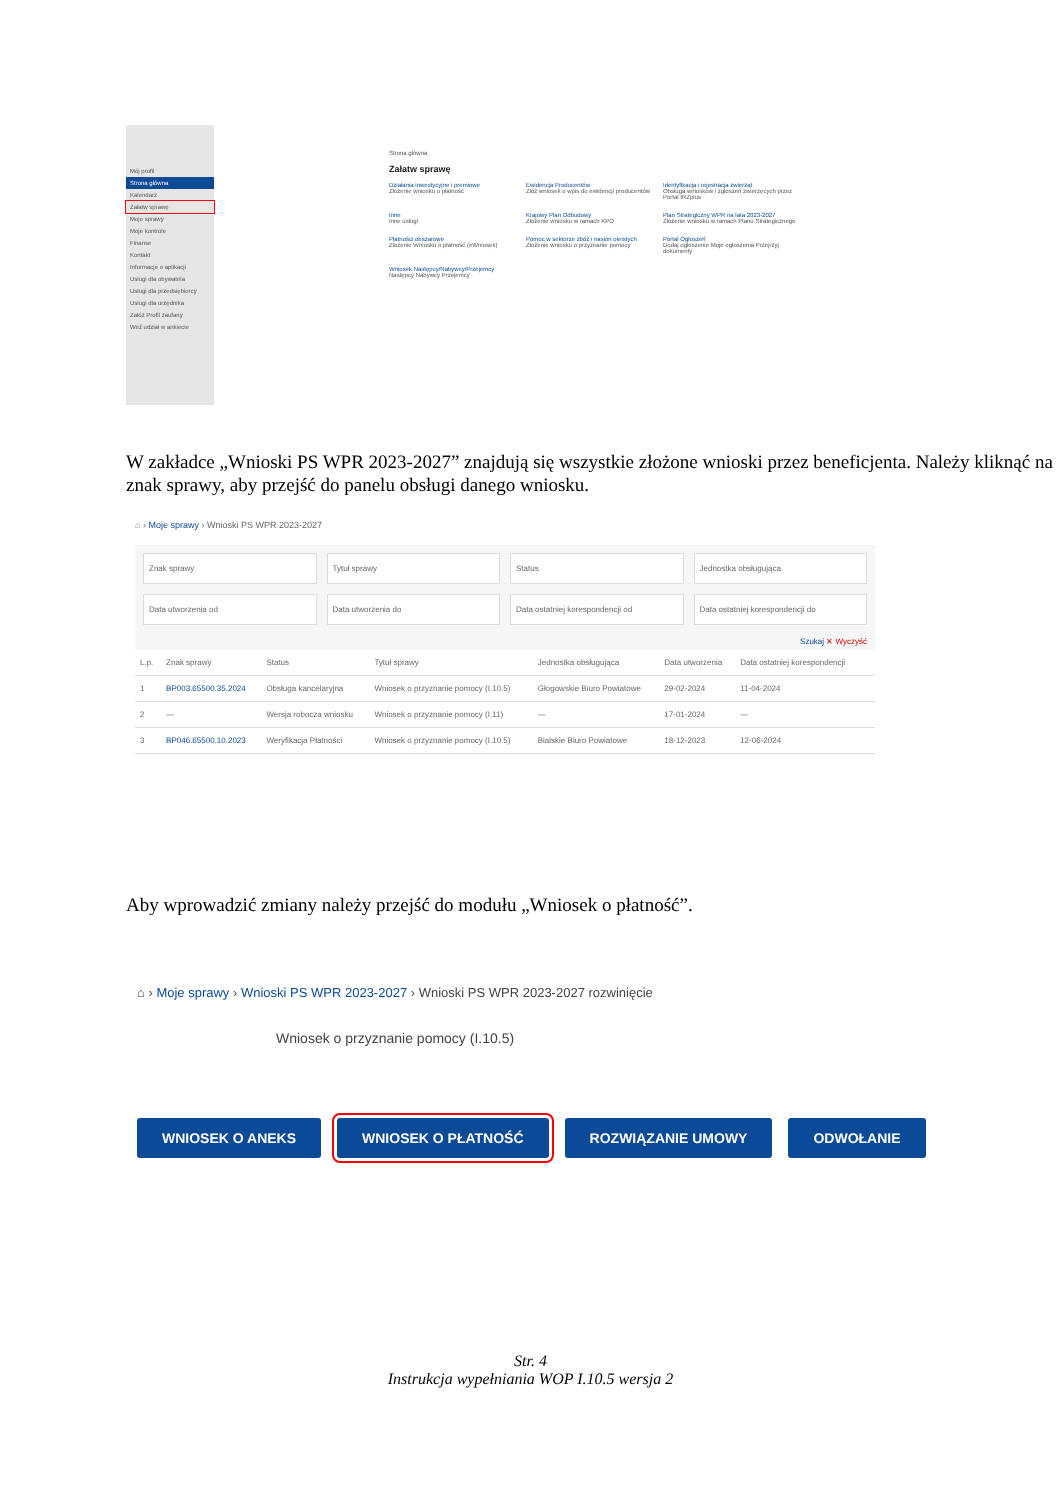Mój profil
Strona główna
Kalendarz
Załatw sprawę
Moje sprawy
Moje kontrole
Finanse
Kontakt
Informacje o aplikacji
Usługi dla obywatela
Usługi dla przedsiębiorcy
Usługi dla urzędnika
Załóż Profil zaufany
Weź udział w ankiecie
Strona główna
Załatw sprawę
Działania inwestycyjne i premiowe
Złożenie wniosku o płatność
Ewidencja Producentów
Złóż wniosek o wpis do ewidencji producentów
Identyfikacja i rejestracja zwierząt
Obsługa wniosków i zgłoszeń zwierzęcych przez Portal IRZplus
Inne
Inne usługi
Krajowy Plan Odbudowy
Złożenie wniosku w ramach KPO
Plan Strategiczny WPR na lata 2023-2027
Złożenie wniosku w ramach Planu Strategicznego
Płatności obszarowe
Złożenie Wniosku o płatność (eWniosek)
Pomoc w sektorze zbóż i nasion oleistych
Złożenie wniosku o przyznanie pomocy
Portal Ogłoszeń
Dodaj ogłoszenie Moje ogłoszenia Przejrzyj dokumenty
Wniosek Następcy/Nabywcy/Przejemcy
Następcy Nabywcy Przejemcy
W zakładce „Wnioski PS WPR 2023-2027” znajdują się wszystkie złożone wnioski przez beneficjenta. Należy kliknąć na znak sprawy, aby przejść do panelu obsługi danego wniosku.
⌂ › Moje sprawy › Wnioski PS WPR 2023-2027
Znak sprawy
Tytuł sprawy
Status
Jednostka obsługująca
Data utworzenia od
Data utworzenia do
Data ostatniej korespondencji od
Data ostatniej korespondencji do
Szukaj ✕ Wyczyść
| L.p. | Znak sprawy | Status | Tytuł sprawy | Jednostka obsługująca | Data utworzenia | Data ostatniej korespondencji | |
| --- | --- | --- | --- | --- | --- | --- | --- |
| 1 | BP003.65500.35.2024 | Obsługa kancelaryjna | Wniosek o przyznanie pomocy (I.10.5) | Głogowskie Biuro Powiatowe | 29-02-2024 | 11-04-2024 | |
| 2 | — | Wersja robocza wniosku | Wniosek o przyznanie pomocy (I.11) | — | 17-01-2024 | — | |
| 3 | BP046.65500.10.2023 | Weryfikacja Płatności | Wniosek o przyznanie pomocy (I.10.5) | Bialskie Biuro Powiatowe | 18-12-2023 | 12-06-2024 | |
Aby wprowadzić zmiany należy przejść do modułu „Wniosek o płatność”.
⌂ › Moje sprawy › Wnioski PS WPR 2023-2027 › Wnioski PS WPR 2023-2027 rozwinięcie
Wniosek o przyznanie pomocy (I.10.5)
WNIOSEK O ANEKS WNIOSEK O PŁATNOŚĆ ROZWIĄZANIE UMOWY ODWOŁANIE
Str. 4
Instrukcja wypełniania WOP I.10.5 wersja 2